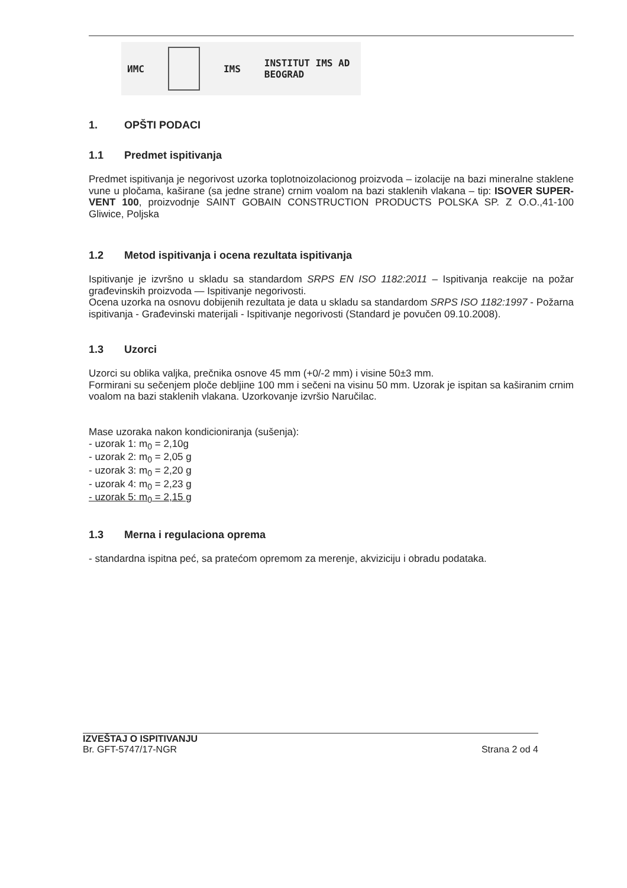ИМС IMS INSTITUT IMS AD
BEOGRAD
1. OPŠTI PODACI
1.1 Predmet ispitivanja
Predmet ispitivanja je negorivost uzorka toplotnoizolacionog proizvoda – izolacije na bazi mineralne staklene vune u pločama, kaširane (sa jedne strane) crnim voalom na bazi staklenih vlakana – tip: ISOVER SUPER-VENT 100, proizvodnje SAINT GOBAIN CONSTRUCTION PRODUCTS POLSKA SP. Z O.O.,41-100 Gliwice, Poljska
1.2 Metod ispitivanja i ocena rezultata ispitivanja
Ispitivanje je izvršno u skladu sa standardom SRPS EN ISO 1182:2011 – Ispitivanja reakcije na požar građevinskih proizvoda — Ispitivanje negorivosti.
Ocena uzorka na osnovu dobijenih rezultata je data u skladu sa standardom SRPS ISO 1182:1997 - Požarna ispitivanja - Građevinski materijali - Ispitivanje negorivosti (Standard je povučen 09.10.2008).
1.3 Uzorci
Uzorci su oblika valjka, prečnika osnove 45 mm (+0/-2 mm) i visine 50±3 mm.
Formirani su sečenjem ploče debljine 100 mm i sečeni na visinu 50 mm. Uzorak je ispitan sa kaširanim crnim voalom na bazi staklenih vlakana. Uzorkovanje izvršio Naručilac.
Mase uzoraka nakon kondicioniranja (sušenja):
- uzorak 1: m<sub>0</sub> = 2,10g
- uzorak 2: m<sub>0</sub> = 2,05 g
- uzorak 3: m<sub>0</sub> = 2,20 g
- uzorak 4: m<sub>0</sub> = 2,23 g
- uzorak 5: m<sub>0</sub> = 2,15 g
1.3 Merna i regulaciona oprema
- standardna ispitna peć, sa pratećom opremom za merenje, akviziciju i obradu podataka.
IZVEŠTAJ O ISPITIVANJU
Br. GFT-5747/17-NGR Strana 2 od 4